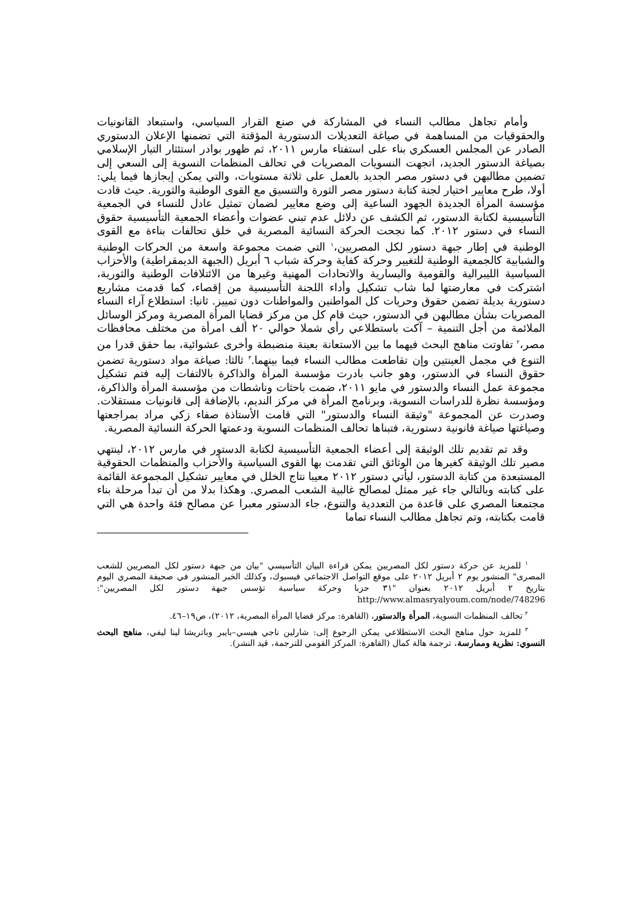وأمام تجاهل مطالب النساء في المشاركة في صنع القرار السياسي، واستبعاد القانونيات والحقوقيات من المساهمة في صياغة التعديلات الدستورية المؤقتة التي تضمنها الإعلان الدستوري الصادر عن المجلس العسكري بناء على استفتاء مارس ٢٠١١، ثم ظهور بوادر استئثار التيار الإسلامي بصياغة الدستور الجديد، اتجهت النسويات المصريات في تحالف المنظمات النسوية إلى السعي إلى تضمين مطالبهن في دستور مصر الجديد بالعمل على ثلاثة مستويات، والتي يمكن إيجازها فيما يلي: أولا، طرح معايير اختيار لجنة كتابة دستور مصر الثورة والتنسيق مع القوى الوطنية والثورية. حيث قادت مؤسسة المرأة الجديدة الجهود الساعية إلى وضع معايير لضمان تمثيل عادل للنساء في الجمعية التأسيسية لكتابة الدستور، ثم الكشف عن دلائل عدم تبني عضوات وأعضاء الجمعية التأسيسية حقوق النساء في دستور ٢٠١٢. كما نجحت الحركة النسائية المصرية في خلق تحالفات بناءة مع القوى الوطنية في إطار جبهة دستور لكل المصريين،<sup>١</sup> التي ضمت مجموعة واسعة من الحركات الوطنية والشبابية كالجمعية الوطنية للتغيير وحركة كفاية وحركة شباب ٦ أبريل (الجبهة الديمقراطية) والأحزاب السياسية الليبرالية والقومية واليسارية والاتحادات المهنية وغيرها من الائتلافات الوطنية والثورية، اشتركت في معارضتها لما شاب تشكيل وأداء اللجنة التأسيسية من إقصاء، كما قدمت مشاريع دستورية بديلة تضمن حقوق وحريات كل المواطنين والمواطنات دون تمييز. ثانيا: استطلاع آراء النساء المصريات بشأن مطالبهن في الدستور، حيث قام كل من مركز قضايا المرأة المصرية ومركز الوسائل الملائمة من أجل التنمية – آكت باستطلاعي رأي شملا حوالي ٢٠ ألف امرأة من مختلف محافظات مصر،<sup>٢</sup> تفاوتت مناهج البحث فيهما ما بين الاستعانة بعينة منضبطة وأخرى عشوائية، بما حقق قدرا من التنوع في مجمل العينتين وإن تقاطعت مطالب النساء فيما بينهما.<sup>٣</sup> ثالثا: صياغة مواد دستورية تضمن حقوق النساء في الدستور، وهو جانب بادرت مؤسسة المرأة والذاكرة بالالتفات إليه فتم تشكيل مجموعة عمل النساء والدستور في مايو ٢٠١١، ضمت باحثات وناشطات من مؤسسة المرأة والذاكرة، ومؤسسة نظرة للدراسات النسوية، وبرنامج المرأة في مركز النديم، بالإضافة إلى قانونيات مستقلات. وصدرت عن المجموعة "وثيقة النساء والدستور" التي قامت الأستاذة صفاء زكي مراد بمراجعتها وصياغتها صياغة قانونية دستورية، فتبناها تحالف المنظمات النسوية ودعمتها الحركة النسائية المصرية.
وقد تم تقديم تلك الوثيقة إلى أعضاء الجمعية التأسيسية لكتابة الدستور في مارس ٢٠١٢، لينتهي مصير تلك الوثيقة كغيرها من الوثائق التي تقدمت بها القوى السياسية والأحزاب والمنظمات الحقوقية المستبعدة من كتابة الدستور، ليأتي دستور ٢٠١٢ معيبا نتاج الخلل في معايير تشكيل المجموعة القائمة على كتابته وبالتالي جاء غير ممثل لمصالح غالبية الشعب المصري. وهكذا بدلا من أن تبدأ مرحلة بناء مجتمعنا المصري على قاعدة من التعددية والتنوع، جاء الدستور معبرا عن مصالح فئة واحدة هي التي قامت بكتابته، وتم تجاهل مطالب النساء تماما
<sup>١</sup> للمزيد عن حركة دستور لكل المصريين يمكن قراءة البيان التأسيسي "بيان من جبهة دستور لكل المصريين للشعب المصرى" المنشور يوم ٢ أبريل ٢٠١٢ على موقع التواصل الاجتماعي فيسبوك، وكذلك الخبر المنشور في صحيفة المصري اليوم بتاريخ ٢ أبريل ٢٠١٢ بعنوان "٣١ حزبا وحركة سياسية تؤسس جبهة دستور لكل المصريين": http://www.almasryalyoum.com/node/748296
<sup>٢</sup> تحالف المنظمات النسوية، المرأة والدستور، (القاهرة: مركز قضايا المرأة المصرية، ٢٠١٢)، ص١٩–٤٦.
<sup>٣</sup> للمزيد حول مناهج البحث الاستطلاعي يمكن الرجوع إلى: شارلين ناجي هيسي–بايبر وباتريشا لينا ليفي، مناهج البحث النسوي: نظرية وممارسة، ترجمة هالة كمال (القاهرة: المركز القومي للترجمة، قيد النشر).